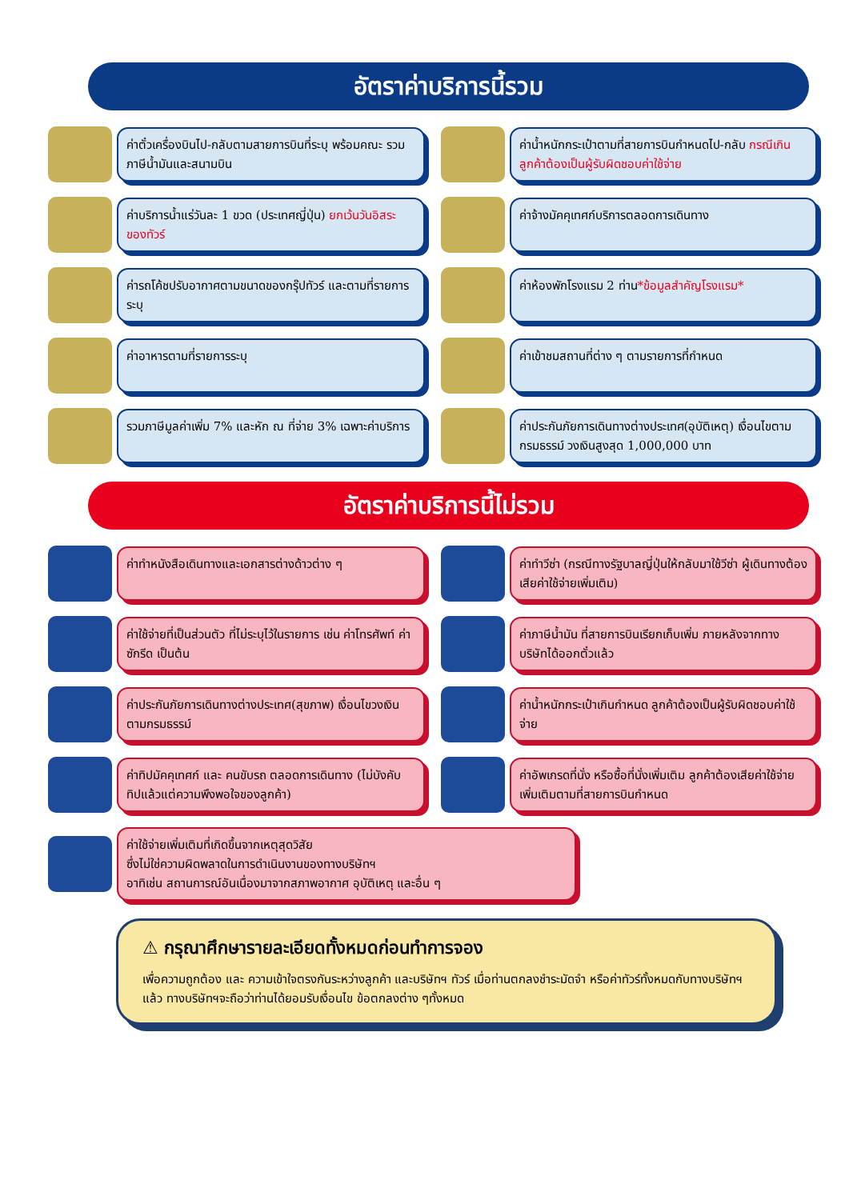อัตราค่าบริการนี้รวม
ค่าตั๋วเครื่องบินไป-กลับตามสายการบินที่ระบุ พร้อมคณะ รวมภาษีน้ำมันและสนามบิน
ค่าน้ำหนักกระเป๋าตามที่สายการบินกำหนดไป-กลับ กรณีเกินลูกค้าต้องเป็นผู้รับผิดชอบค่าใช้จ่าย
ค่าบริการน้ำแร่วันละ 1 ขวด (ประเทศญี่ปุ่น) ยกเว้นวันอิสระของทัวร์
ค่าจ้างมัคคุเทศก์บริการตลอดการเดินทาง
ค่ารถโค้ชปรับอากาศตามขนาดของกรุ๊ปทัวร์ และตามที่รายการระบุ
ค่าห้องพักโรงแรม 2 ท่าน*ข้อมูลสำคัญโรงแรม*
ค่าอาหารตามที่รายการระบุ
ค่าเข้าชมสถานที่ต่าง ๆ ตามรายการที่กำหนด
รวมภาษีมูลค่าเพิ่ม 7% และหัก ณ ที่จ่าย 3% เฉพาะค่าบริการ
ค่าประกันภัยการเดินทางต่างประเทศ(อุบัติเหตุ) เงื่อนไขตามกรมธรรม์ วงเงินสูงสุด 1,000,000 บาท
อัตราค่าบริการนี้ไม่รวม
ค่าทำหนังสือเดินทางและเอกสารต่างด้าวต่าง ๆ
ค่าทำวีซ่า (กรณีทางรัฐบาลญี่ปุ่นให้กลับมาใช้วีซ่า ผู้เดินทางต้องเสียค่าใช้จ่ายเพิ่มเติม)
ค่าใช้จ่ายที่เป็นส่วนตัว ที่ไม่ระบุไว้ในรายการ เช่น ค่าโทรศัพท์ ค่าซักรีด เป็นต้น
ค่าภาษีน้ำมัน ที่สายการบินเรียกเก็บเพิ่ม ภายหลังจากทางบริษัทได้ออกตั๋วแล้ว
ค่าประกันภัยการเดินทางต่างประเทศ(สุขภาพ) เงื่อนไขวงเงินตามกรมธรรม์
ค่าน้ำหนักกระเป๋าเกินกำหนด ลูกค้าต้องเป็นผู้รับผิดชอบค่าใช้จ่าย
ค่าทิปมัคคุเทศก์ และ คนขับรถ ตลอดการเดินทาง (ไม่บังคับทิปแล้วแต่ความพึงพอใจของลูกค้า)
ค่าอัพเกรดที่นั่ง หรือซื้อที่นั่งเพิ่มเติม ลูกค้าต้องเสียค่าใช้จ่ายเพิ่มเติมตามที่สายการบินกำหนด
ค่าใช้จ่ายเพิ่มเติมที่เกิดขึ้นจากเหตุสุดวิสัย
ซึ่งไม่ใช่ความผิดพลาดในการดำเนินงานของทางบริษัทฯ
อาทิเช่น สถานการณ์อันเนื่องมาจากสภาพอากาศ อุบัติเหตุ และอื่น ๆ
⚠ กรุณาศึกษารายละเอียดทั้งหมดก่อนทำการจอง
เพื่อความถูกต้อง และ ความเข้าใจตรงกันระหว่างลูกค้า และบริษัทฯ ทัวร์ เมื่อท่านตกลงชำระมัดจำ หรือค่าทัวร์ทั้งหมดกับทางบริษัทฯ แล้ว ทางบริษัทฯจะถือว่าท่านได้ยอมรับเงื่อนไข ข้อตกลงต่าง ๆทั้งหมด